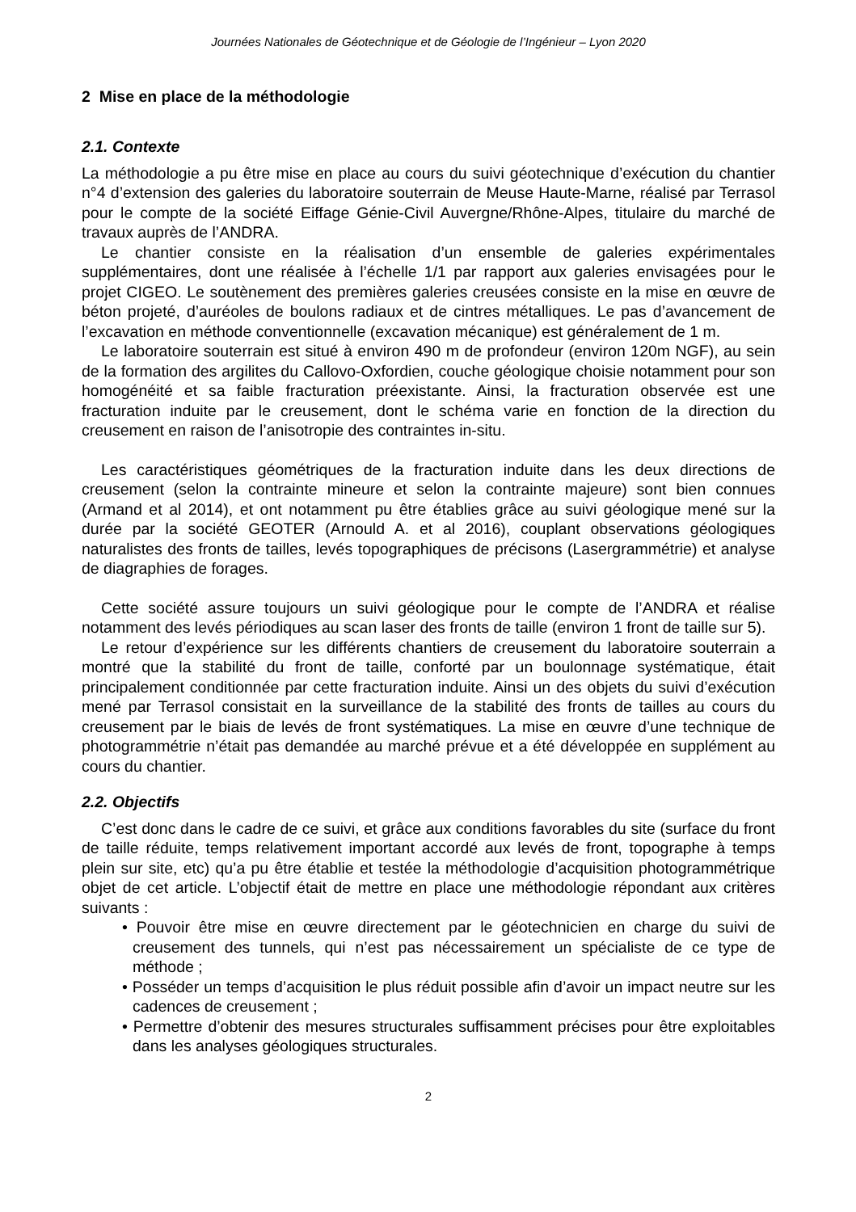Journées Nationales de Géotechnique et de Géologie de l’Ingénieur – Lyon 2020
2 Mise en place de la méthodologie
2.1. Contexte
La méthodologie a pu être mise en place au cours du suivi géotechnique d’exécution du chantier n°4 d’extension des galeries du laboratoire souterrain de Meuse Haute-Marne, réalisé par Terrasol pour le compte de la société Eiffage Génie-Civil Auvergne/Rhône-Alpes, titulaire du marché de travaux auprès de l’ANDRA.
Le chantier consiste en la réalisation d’un ensemble de galeries expérimentales supplémentaires, dont une réalisée à l’échelle 1/1 par rapport aux galeries envisagées pour le projet CIGEO. Le soutènement des premières galeries creusées consiste en la mise en œuvre de béton projeté, d’auréoles de boulons radiaux et de cintres métalliques. Le pas d’avancement de l’excavation en méthode conventionnelle (excavation mécanique) est généralement de 1 m.
Le laboratoire souterrain est situé à environ 490 m de profondeur (environ 120m NGF), au sein de la formation des argilites du Callovo-Oxfordien, couche géologique choisie notamment pour son homogénéité et sa faible fracturation préexistante. Ainsi, la fracturation observée est une fracturation induite par le creusement, dont le schéma varie en fonction de la direction du creusement en raison de l’anisotropie des contraintes in-situ.
Les caractéristiques géométriques de la fracturation induite dans les deux directions de creusement (selon la contrainte mineure et selon la contrainte majeure) sont bien connues (Armand et al 2014), et ont notamment pu être établies grâce au suivi géologique mené sur la durée par la société GEOTER (Arnould A. et al 2016), couplant observations géologiques naturalistes des fronts de tailles, levés topographiques de précisons (Lasergrammétrie) et analyse de diagraphies de forages.
Cette société assure toujours un suivi géologique pour le compte de l’ANDRA et réalise notamment des levés périodiques au scan laser des fronts de taille (environ 1 front de taille sur 5).
Le retour d’expérience sur les différents chantiers de creusement du laboratoire souterrain a montré que la stabilité du front de taille, conforté par un boulonnage systématique, était principalement conditionnée par cette fracturation induite. Ainsi un des objets du suivi d’exécution mené par Terrasol consistait en la surveillance de la stabilité des fronts de tailles au cours du creusement par le biais de levés de front systématiques. La mise en œuvre d’une technique de photogrammétrie n’était pas demandée au marché prévue et a été développée en supplément au cours du chantier.
2.2. Objectifs
C’est donc dans le cadre de ce suivi, et grâce aux conditions favorables du site (surface du front de taille réduite, temps relativement important accordé aux levés de front, topographe à temps plein sur site, etc) qu’a pu être établie et testée la méthodologie d’acquisition photogrammétrique objet de cet article. L’objectif était de mettre en place une méthodologie répondant aux critères suivants :
• Pouvoir être mise en œuvre directement par le géotechnicien en charge du suivi de creusement des tunnels, qui n’est pas nécessairement un spécialiste de ce type de méthode ;
• Posséder un temps d’acquisition le plus réduit possible afin d’avoir un impact neutre sur les cadences de creusement ;
• Permettre d’obtenir des mesures structurales suffisamment précises pour être exploitables dans les analyses géologiques structurales.
2